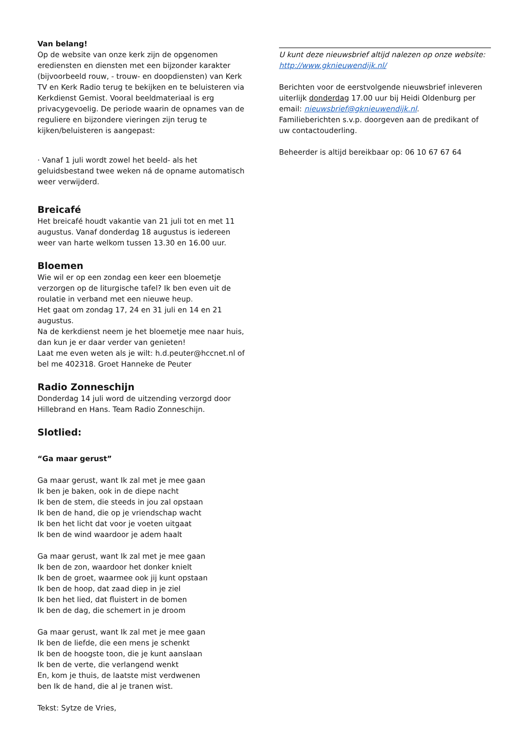Van belang!
Op de website van onze kerk zijn de opgenomen erediensten en diensten met een bijzonder karakter (bijvoorbeeld rouw, - trouw- en doopdiensten) van Kerk TV en Kerk Radio terug te bekijken en te beluisteren via Kerkdienst Gemist. Vooral beeldmateriaal is erg privacygevoelig. De periode waarin de opnames van de reguliere en bijzondere vieringen zijn terug te kijken/beluisteren is aangepast:
· Vanaf 1 juli wordt zowel het beeld- als het geluidsbestand twee weken ná de opname automatisch weer verwijderd.
Breicafé
Het breicafé houdt vakantie van 21 juli tot en met 11 augustus. Vanaf donderdag 18 augustus is iedereen weer van harte welkom tussen 13.30 en 16.00 uur.
Bloemen
Wie wil er op een zondag een keer een bloemetje verzorgen op de liturgische tafel? Ik ben even uit de roulatie in verband met een nieuwe heup.
Het gaat om zondag 17, 24 en 31 juli en 14 en 21 augustus.
Na de kerkdienst neem je het bloemetje mee naar huis, dan kun je er daar verder van genieten!
Laat me even weten als je wilt: h.d.peuter@hccnet.nl of bel me 402318. Groet Hanneke de Peuter
Radio Zonneschijn
Donderdag 14 juli word de uitzending verzorgd door Hillebrand en Hans. Team Radio Zonneschijn.
Slotlied:
“Ga maar gerust”
Ga maar gerust, want Ik zal met je mee gaan
Ik ben je baken, ook in de diepe nacht
Ik ben de stem, die steeds in jou zal opstaan
Ik ben de hand, die op je vriendschap wacht
Ik ben het licht dat voor je voeten uitgaat
Ik ben de wind waardoor je adem haalt
Ga maar gerust, want Ik zal met je mee gaan
Ik ben de zon, waardoor het donker knielt
Ik ben de groet, waarmee ook jij kunt opstaan
Ik ben de hoop, dat zaad diep in je ziel
Ik ben het lied, dat fluistert in de bomen
Ik ben de dag, die schemert in je droom
Ga maar gerust, want Ik zal met je mee gaan
Ik ben de liefde, die een mens je schenkt
Ik ben de hoogste toon, die je kunt aanslaan
Ik ben de verte, die verlangend wenkt
En, kom je thuis, de laatste mist verdwenen
ben Ik de hand, die al je tranen wist.
Tekst: Sytze de Vries,
U kunt deze nieuwsbrief altijd nalezen op onze website: http://www.gknieuwendijk.nl/
Berichten voor de eerstvolgende nieuwsbrief inleveren uiterlijk donderdag 17.00 uur bij Heidi Oldenburg per email: nieuwsbrief@gknieuwendijk.nl.
Familieberichten s.v.p. doorgeven aan de predikant of uw contactouderling.
Beheerder is altijd bereikbaar op: 06 10 67 67 64